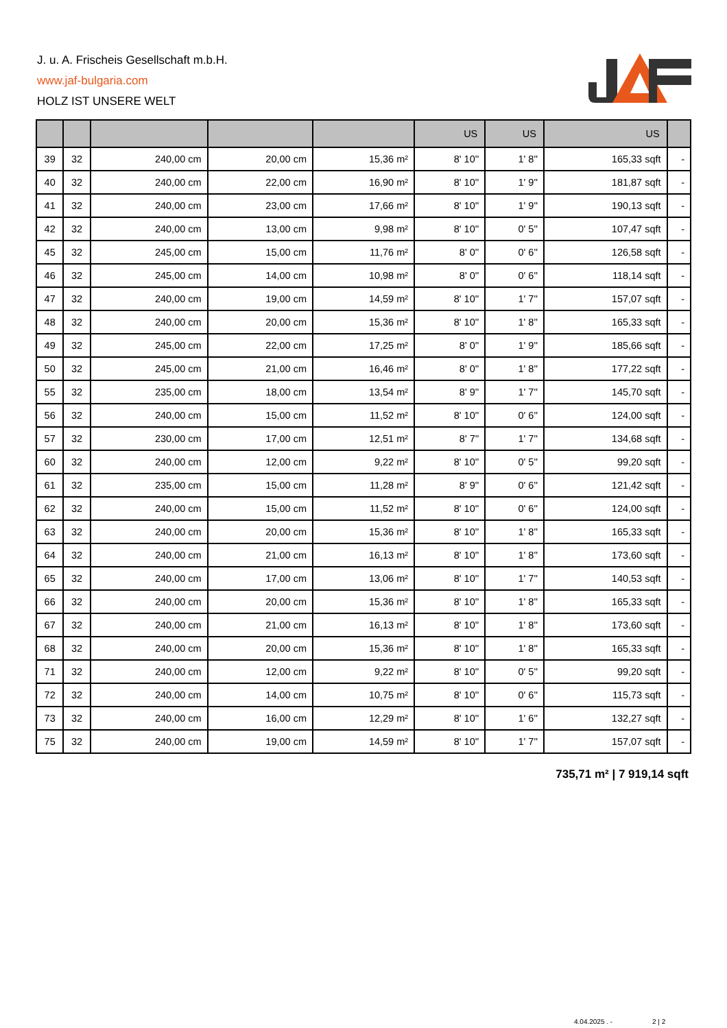J. u. A. Frischeis Gesellschaft m.b.H.
www.jaf-bulgaria.com
HOLZ IST UNSERE WELT
| | | | | | US | US | US | |
| --- | --- | --- | --- | --- | --- | --- | --- | --- |
| 39 | 32 | 240,00 cm | 20,00 cm | 15,36 m² | 8' 10'' | 1' 8'' | 165,33 sqft | - |
| 40 | 32 | 240,00 cm | 22,00 cm | 16,90 m² | 8' 10'' | 1' 9'' | 181,87 sqft | - |
| 41 | 32 | 240,00 cm | 23,00 cm | 17,66 m² | 8' 10'' | 1' 9'' | 190,13 sqft | - |
| 42 | 32 | 240,00 cm | 13,00 cm | 9,98 m² | 8' 10'' | 0' 5'' | 107,47 sqft | - |
| 45 | 32 | 245,00 cm | 15,00 cm | 11,76 m² | 8' 0'' | 0' 6'' | 126,58 sqft | - |
| 46 | 32 | 245,00 cm | 14,00 cm | 10,98 m² | 8' 0'' | 0' 6'' | 118,14 sqft | - |
| 47 | 32 | 240,00 cm | 19,00 cm | 14,59 m² | 8' 10'' | 1' 7'' | 157,07 sqft | - |
| 48 | 32 | 240,00 cm | 20,00 cm | 15,36 m² | 8' 10'' | 1' 8'' | 165,33 sqft | - |
| 49 | 32 | 245,00 cm | 22,00 cm | 17,25 m² | 8' 0'' | 1' 9'' | 185,66 sqft | - |
| 50 | 32 | 245,00 cm | 21,00 cm | 16,46 m² | 8' 0'' | 1' 8'' | 177,22 sqft | - |
| 55 | 32 | 235,00 cm | 18,00 cm | 13,54 m² | 8' 9'' | 1' 7'' | 145,70 sqft | - |
| 56 | 32 | 240,00 cm | 15,00 cm | 11,52 m² | 8' 10'' | 0' 6'' | 124,00 sqft | - |
| 57 | 32 | 230,00 cm | 17,00 cm | 12,51 m² | 8' 7'' | 1' 7'' | 134,68 sqft | - |
| 60 | 32 | 240,00 cm | 12,00 cm | 9,22 m² | 8' 10'' | 0' 5'' | 99,20 sqft | - |
| 61 | 32 | 235,00 cm | 15,00 cm | 11,28 m² | 8' 9'' | 0' 6'' | 121,42 sqft | - |
| 62 | 32 | 240,00 cm | 15,00 cm | 11,52 m² | 8' 10'' | 0' 6'' | 124,00 sqft | - |
| 63 | 32 | 240,00 cm | 20,00 cm | 15,36 m² | 8' 10'' | 1' 8'' | 165,33 sqft | - |
| 64 | 32 | 240,00 cm | 21,00 cm | 16,13 m² | 8' 10'' | 1' 8'' | 173,60 sqft | - |
| 65 | 32 | 240,00 cm | 17,00 cm | 13,06 m² | 8' 10'' | 1' 7'' | 140,53 sqft | - |
| 66 | 32 | 240,00 cm | 20,00 cm | 15,36 m² | 8' 10'' | 1' 8'' | 165,33 sqft | - |
| 67 | 32 | 240,00 cm | 21,00 cm | 16,13 m² | 8' 10'' | 1' 8'' | 173,60 sqft | - |
| 68 | 32 | 240,00 cm | 20,00 cm | 15,36 m² | 8' 10'' | 1' 8'' | 165,33 sqft | - |
| 71 | 32 | 240,00 cm | 12,00 cm | 9,22 m² | 8' 10'' | 0' 5'' | 99,20 sqft | - |
| 72 | 32 | 240,00 cm | 14,00 cm | 10,75 m² | 8' 10'' | 0' 6'' | 115,73 sqft | - |
| 73 | 32 | 240,00 cm | 16,00 cm | 12,29 m² | 8' 10'' | 1' 6'' | 132,27 sqft | - |
| 75 | 32 | 240,00 cm | 19,00 cm | 14,59 m² | 8' 10'' | 1' 7'' | 157,07 sqft | - |
735,71 m² | 7 919,14 sqft
4.04.2025 . - 2 | 2